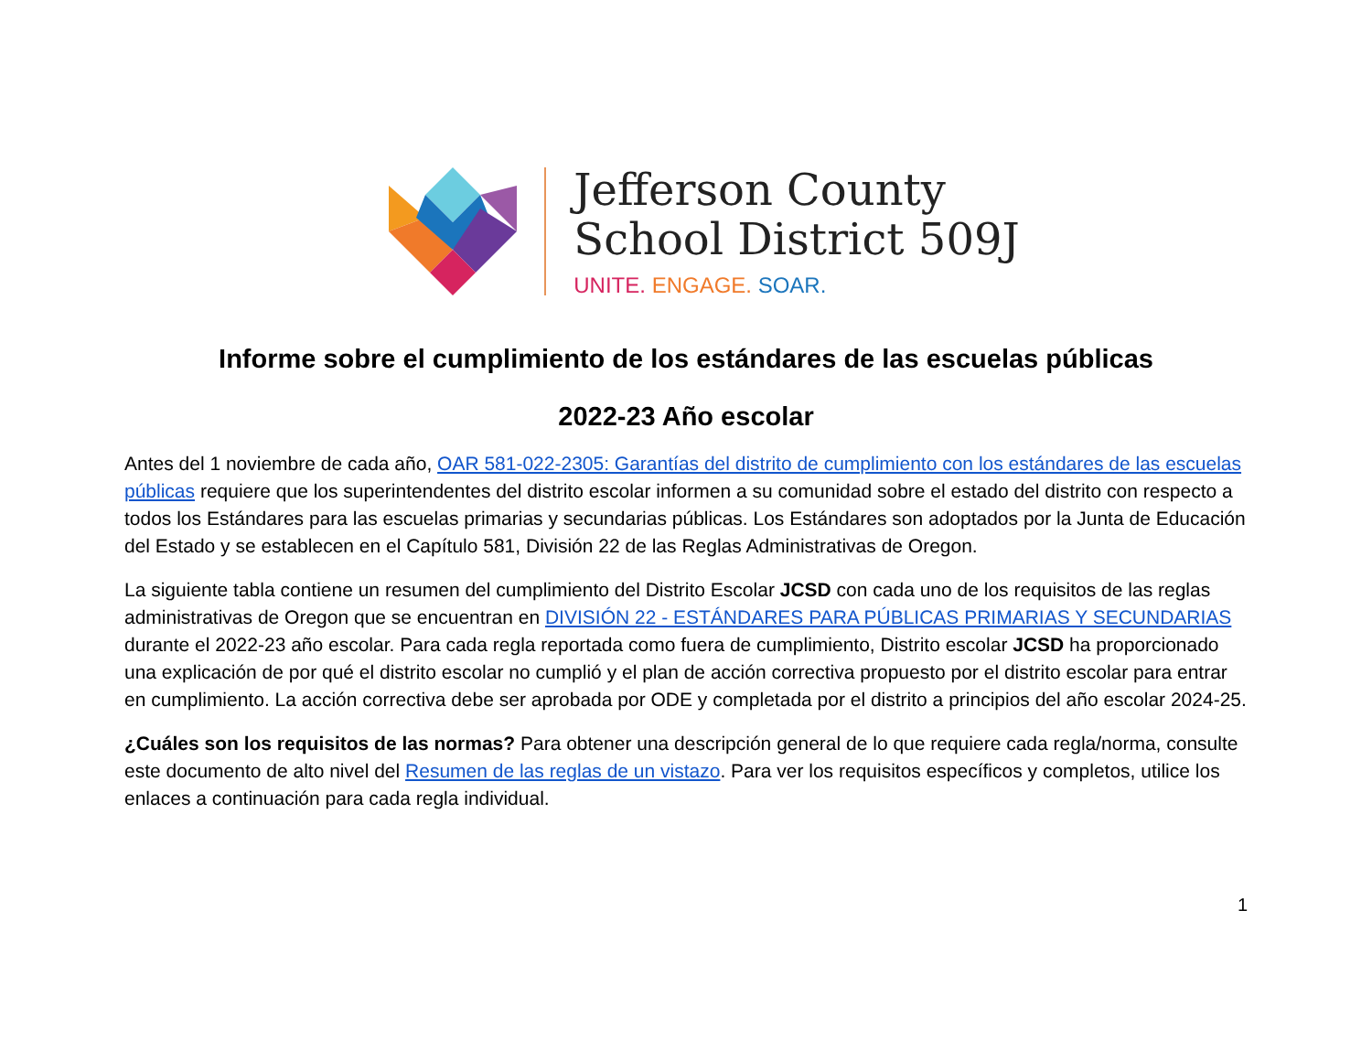Jefferson County
School District 509J
UNITE. ENGAGE. SOAR.
Informe sobre el cumplimiento de los estándares de las escuelas públicas
2022-23 Año escolar
Antes del 1 noviembre de cada año, OAR 581-022-2305: Garantías del distrito de cumplimiento con los estándares de las escuelas públicas requiere que los superintendentes del distrito escolar informen a su comunidad sobre el estado del distrito con respecto a todos los Estándares para las escuelas primarias y secundarias públicas. Los Estándares son adoptados por la Junta de Educación del Estado y se establecen en el Capítulo 581, División 22 de las Reglas Administrativas de Oregon.
La siguiente tabla contiene un resumen del cumplimiento del Distrito Escolar JCSD con cada uno de los requisitos de las reglas administrativas de Oregon que se encuentran en DIVISIÓN 22 - ESTÁNDARES PARA PÚBLICAS PRIMARIAS Y SECUNDARIAS durante el 2022-23 año escolar. Para cada regla reportada como fuera de cumplimiento, Distrito escolar JCSD ha proporcionado una explicación de por qué el distrito escolar no cumplió y el plan de acción correctiva propuesto por el distrito escolar para entrar en cumplimiento. La acción correctiva debe ser aprobada por ODE y completada por el distrito a principios del año escolar 2024-25.
¿Cuáles son los requisitos de las normas? Para obtener una descripción general de lo que requiere cada regla/norma, consulte este documento de alto nivel del Resumen de las reglas de un vistazo. Para ver los requisitos específicos y completos, utilice los enlaces a continuación para cada regla individual.
1